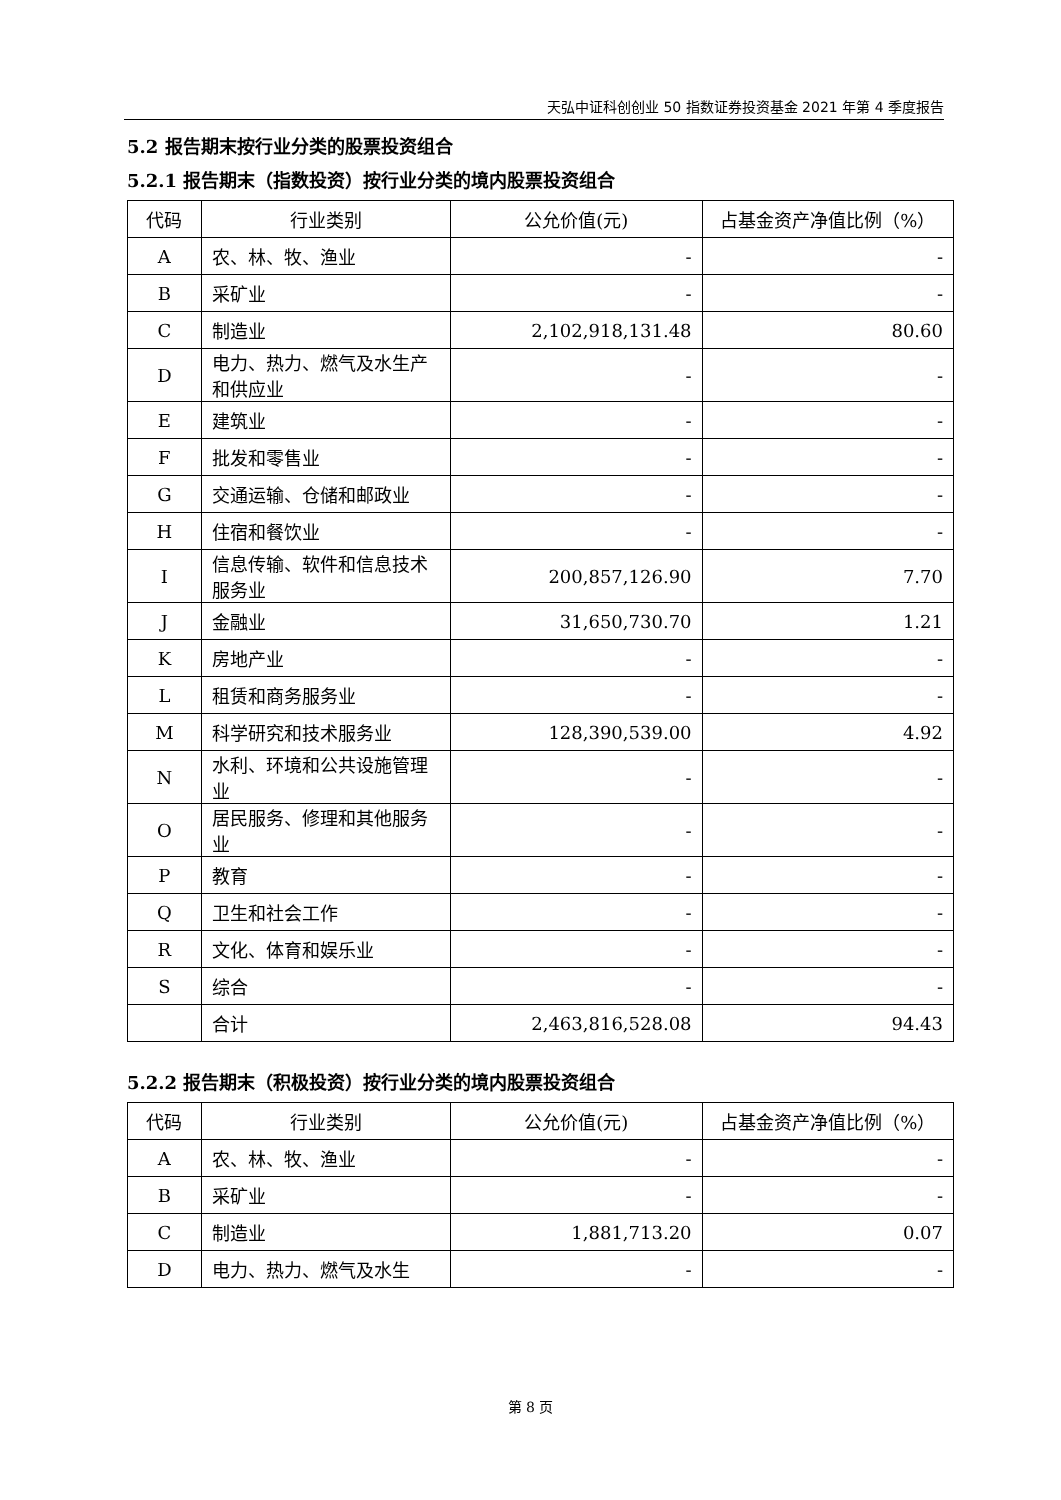天弘中证科创创业 50 指数证券投资基金 2021 年第 4 季度报告
5.2 报告期末按行业分类的股票投资组合
5.2.1 报告期末（指数投资）按行业分类的境内股票投资组合
| 代码 | 行业类别 | 公允价值(元) | 占基金资产净值比例（%） |
| --- | --- | --- | --- |
| A | 农、林、牧、渔业 | - | - |
| B | 采矿业 | - | - |
| C | 制造业 | 2,102,918,131.48 | 80.60 |
| D | 电力、热力、燃气及水生产和供应业 | - | - |
| E | 建筑业 | - | - |
| F | 批发和零售业 | - | - |
| G | 交通运输、仓储和邮政业 | - | - |
| H | 住宿和餐饮业 | - | - |
| I | 信息传输、软件和信息技术服务业 | 200,857,126.90 | 7.70 |
| J | 金融业 | 31,650,730.70 | 1.21 |
| K | 房地产业 | - | - |
| L | 租赁和商务服务业 | - | - |
| M | 科学研究和技术服务业 | 128,390,539.00 | 4.92 |
| N | 水利、环境和公共设施管理业 | - | - |
| O | 居民服务、修理和其他服务业 | - | - |
| P | 教育 | - | - |
| Q | 卫生和社会工作 | - | - |
| R | 文化、体育和娱乐业 | - | - |
| S | 综合 | - | - |
| | 合计 | 2,463,816,528.08 | 94.43 |
5.2.2 报告期末（积极投资）按行业分类的境内股票投资组合
| 代码 | 行业类别 | 公允价值(元) | 占基金资产净值比例（%） |
| --- | --- | --- | --- |
| A | 农、林、牧、渔业 | - | - |
| B | 采矿业 | - | - |
| C | 制造业 | 1,881,713.20 | 0.07 |
| D | 电力、热力、燃气及水生 | - | - |
第 8 页